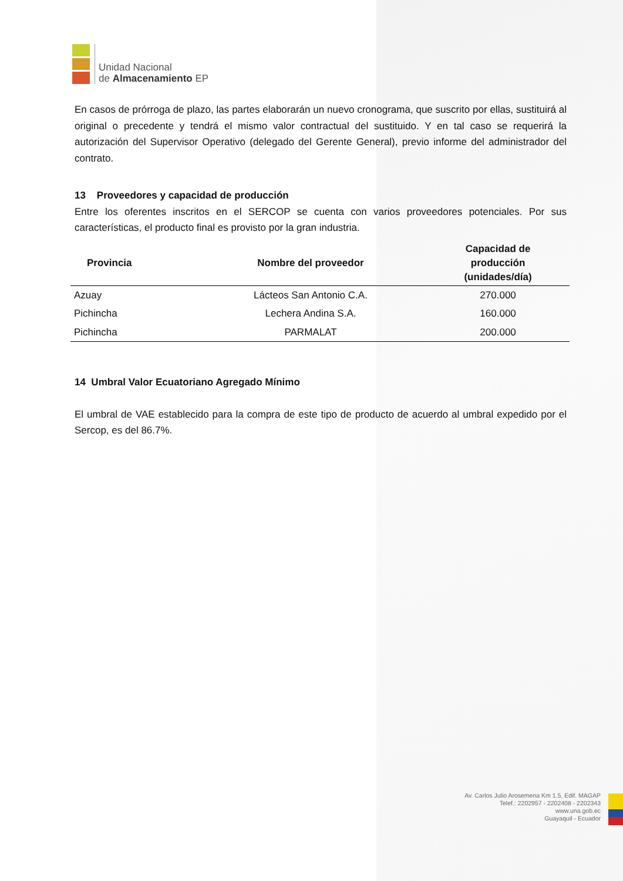Unidad Nacional
de Almacenamiento EP
En casos de prórroga de plazo, las partes elaborarán un nuevo cronograma, que suscrito por ellas, sustituirá al original o precedente y tendrá el mismo valor contractual del sustituido. Y en tal caso se requerirá la autorización del Supervisor Operativo (delegado del Gerente General), previo informe del administrador del contrato.
13 Proveedores y capacidad de producción
Entre los oferentes inscritos en el SERCOP se cuenta con varios proveedores potenciales. Por sus características, el producto final es provisto por la gran industria.
| Provincia | Nombre del proveedor | Capacidad de producción (unidades/día) |
| --- | --- | --- |
| Azuay | Lácteos San Antonio C.A. | 270.000 |
| Pichincha | Lechera Andina S.A. | 160.000 |
| Pichincha | PARMALAT | 200.000 |
14 Umbral Valor Ecuatoriano Agregado Mínimo
El umbral de VAE establecido para la compra de este tipo de producto de acuerdo al umbral expedido por el Sercop, es del 86.7%.
Av. Carlos Julio Arosemena Km 1.5, Edif. MAGAP
Telef.: 2202957 - 2202408 - 2202343
www.una.gob.ec
Guayaquil - Ecuador